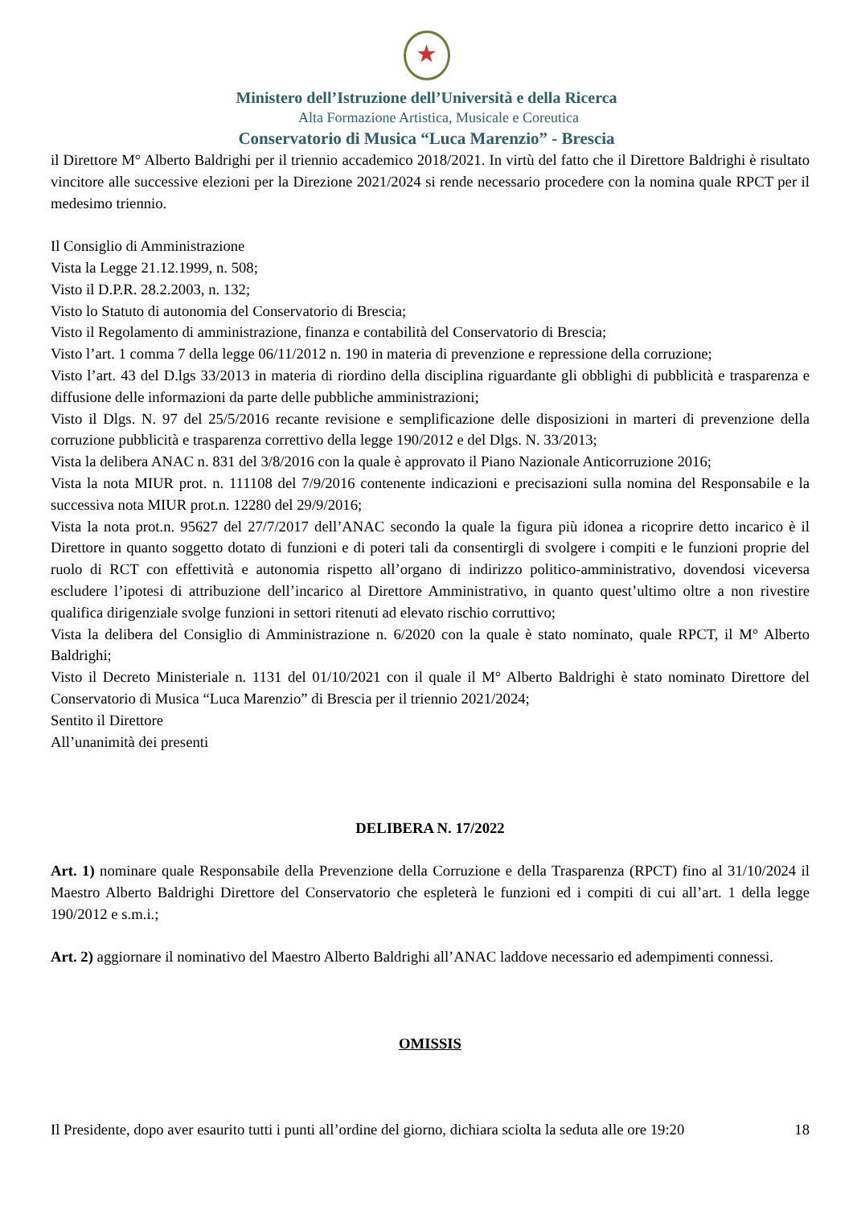★
Ministero dell’Istruzione dell’Università e della Ricerca
Alta Formazione Artistica, Musicale e Coreutica
Conservatorio di Musica “Luca Marenzio” - Brescia
il Direttore M° Alberto Baldrighi per il triennio accademico 2018/2021. In virtù del fatto che il Direttore Baldrighi è risultato vincitore alle successive elezioni per la Direzione 2021/2024 si rende necessario procedere con la nomina quale RPCT per il medesimo triennio.
Il Consiglio di Amministrazione
Vista la Legge 21.12.1999, n. 508;
Visto il D.P.R. 28.2.2003, n. 132;
Visto lo Statuto di autonomia del Conservatorio di Brescia;
Visto il Regolamento di amministrazione, finanza e contabilità del Conservatorio di Brescia;
Visto l’art. 1 comma 7 della legge 06/11/2012 n. 190 in materia di prevenzione e repressione della corruzione;
Visto l’art. 43 del D.lgs 33/2013 in materia di riordino della disciplina riguardante gli obblighi di pubblicità e trasparenza e diffusione delle informazioni da parte delle pubbliche amministrazioni;
Visto il Dlgs. N. 97 del 25/5/2016 recante revisione e semplificazione delle disposizioni in marteri di prevenzione della corruzione pubblicità e trasparenza correttivo della legge 190/2012 e del Dlgs. N. 33/2013;
Vista la delibera ANAC n. 831 del 3/8/2016 con la quale è approvato il Piano Nazionale Anticorruzione 2016;
Vista la nota MIUR prot. n. 111108 del 7/9/2016 contenente indicazioni e precisazioni sulla nomina del Responsabile e la successiva nota MIUR prot.n. 12280 del 29/9/2016;
Vista la nota prot.n. 95627 del 27/7/2017 dell’ANAC secondo la quale la figura più idonea a ricoprire detto incarico è il Direttore in quanto soggetto dotato di funzioni e di poteri tali da consentirgli di svolgere i compiti e le funzioni proprie del ruolo di RCT con effettività e autonomia rispetto all’organo di indirizzo politico-amministrativo, dovendosi viceversa escludere l’ipotesi di attribuzione dell’incarico al Direttore Amministrativo, in quanto quest’ultimo oltre a non rivestire qualifica dirigenziale svolge funzioni in settori ritenuti ad elevato rischio corruttivo;
Vista la delibera del Consiglio di Amministrazione n. 6/2020 con la quale è stato nominato, quale RPCT, il M° Alberto Baldrighi;
Visto il Decreto Ministeriale n. 1131 del 01/10/2021 con il quale il M° Alberto Baldrighi è stato nominato Direttore del Conservatorio di Musica “Luca Marenzio” di Brescia per il triennio 2021/2024;
Sentito il Direttore
All’unanimità dei presenti
DELIBERA N. 17/2022
Art. 1) nominare quale Responsabile della Prevenzione della Corruzione e della Trasparenza (RPCT) fino al 31/10/2024 il Maestro Alberto Baldrighi Direttore del Conservatorio che espleterà le funzioni ed i compiti di cui all’art. 1 della legge 190/2012 e s.m.i.;
Art. 2) aggiornare il nominativo del Maestro Alberto Baldrighi all’ANAC laddove necessario ed adempimenti connessi.
OMISSIS
Il Presidente, dopo aver esaurito tutti i punti all’ordine del giorno, dichiara sciolta la seduta alle ore 19:20
18